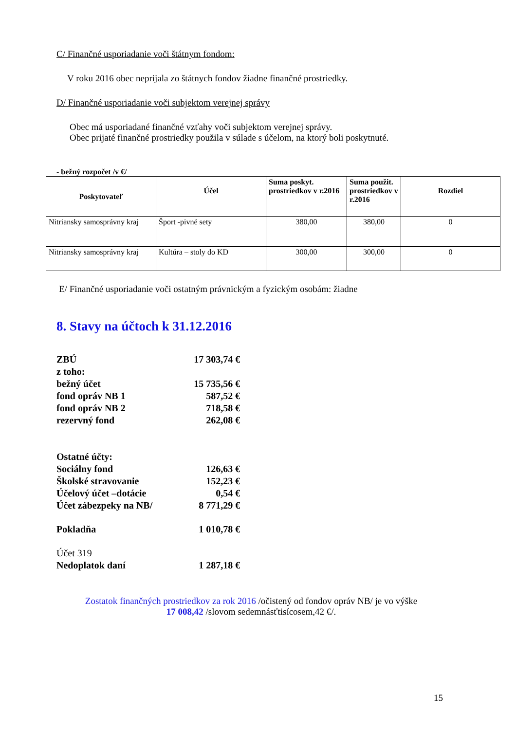C/ Finančné usporiadanie voči štátnym fondom:
V roku 2016 obec neprijala zo štátnych fondov žiadne finančné prostriedky.
D/ Finančné usporiadanie voči subjektom verejnej správy
Obec má usporiadané finančné vzťahy voči subjektom verejnej správy.
Obec prijaté finančné prostriedky použila v súlade s účelom, na ktorý boli poskytnuté.
- bežný rozpočet /v €/
| Poskytovateľ | Účel | Suma poskyt. prostriedkov v r.2016 | Suma použit. prostriedkov v r.2016 | Rozdiel |
| --- | --- | --- | --- | --- |
| Nitriansky samosprávny kraj | Šport -pivné sety | 380,00 | 380,00 | 0 |
| Nitriansky samosprávny kraj | Kultúra – stoly do KD | 300,00 | 300,00 | 0 |
E/ Finančné usporiadanie voči ostatným právnickým a fyzickým osobám: žiadne
8. Stavy na účtoch k 31.12.2016
| ZBÚ | 17 303,74 € |
| z toho: | |
| bežný účet | 15 735,56 € |
| fond opráv NB 1 | 587,52 € |
| fond opráv NB 2 | 718,58 € |
| rezervný fond | 262,08 € |
| Ostatné účty: | |
| Sociálny fond | 126,63 € |
| Školské stravovanie | 152,23 € |
| Účelový účet –dotácie | 0,54 € |
| Účet zábezpeky na NB/ | 8 771,29 € |
| Pokladňa | 1 010,78 € |
| Účet 319 | |
| Nedoplatok daní | 1 287,18 € |
Zostatok finančných prostriedkov za rok 2016 /očistený od fondov opráv NB/ je vo výške
17 008,42 /slovom sedemnásťtisícosem,42 €/.
15